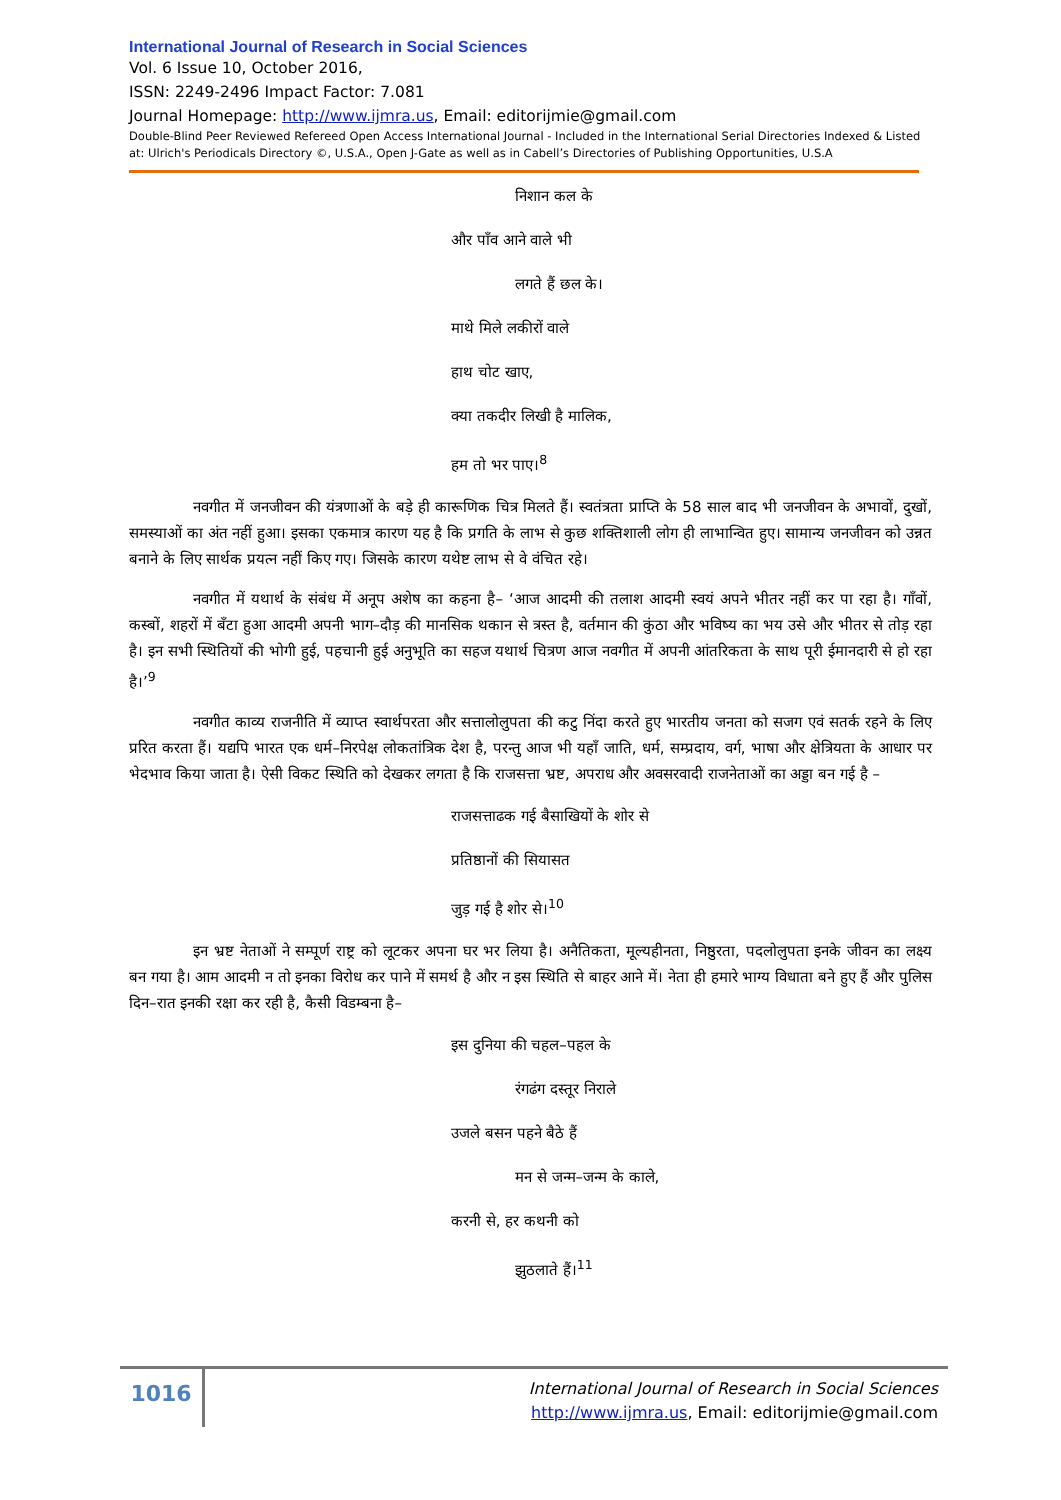International Journal of Research in Social Sciences
Vol. 6 Issue 10, October 2016,
ISSN: 2249-2496 Impact Factor: 7.081
Journal Homepage: http://www.ijmra.us, Email: editorijmie@gmail.com
Double-Blind Peer Reviewed Refereed Open Access International Journal - Included in the International Serial Directories Indexed & Listed at: Ulrich's Periodicals Directory ©, U.S.A., Open J-Gate as well as in Cabell’s Directories of Publishing Opportunities, U.S.A
निशान कल के
और पाँव आने वाले भी
लगते हैं छल के।
माथे मिले लकीरों वाले
हाथ चोट खाए,
क्या तकदीर लिखी है मालिक,
हम तो भर पाए।<sup>8</sup>
नवगीत में जनजीवन की यंत्रणाओं के बड़े ही कारूणिक चित्र मिलते हैं। स्वतंत्रता प्राप्ति के 58 साल बाद भी जनजीवन के अभावों, दुखों, समस्याओं का अंत नहीं हुआ। इसका एकमात्र कारण यह है कि प्रगति के लाभ से कुछ शक्तिशाली लोग ही लाभान्वित हुए। सामान्य जनजीवन को उन्नत बनाने के लिए सार्थक प्रयत्न नहीं किए गए। जिसके कारण यथेष्ट लाभ से वे वंचित रहे।
नवगीत में यथार्थ के संबंध में अनूप अशेष का कहना है– ‘आज आदमी की तलाश आदमी स्वयं अपने भीतर नहीं कर पा रहा है। गाँवों, कस्बों, शहरों में बँटा हुआ आदमी अपनी भाग–दौड़ की मानसिक थकान से त्रस्त है, वर्तमान की कुंठा और भविष्य का भय उसे और भीतर से तोड़ रहा है। इन सभी स्थितियों की भोगी हुई, पहचानी हुई अनुभूति का सहज यथार्थ चित्रण आज नवगीत में अपनी आंतरिकता के साथ पूरी ईमानदारी से हो रहा है।’<sup>9</sup>
नवगीत काव्य राजनीति में व्याप्त स्वार्थपरता और सत्तालोलुपता की कटु निंदा करते हुए भारतीय जनता को सजग एवं सतर्क रहने के लिए प्ररित करता हैं। यद्यपि भारत एक धर्म–निरपेक्ष लोकतांत्रिक देश है, परन्तु आज भी यहाँ जाति, धर्म, सम्प्रदाय, वर्ग, भाषा और क्षेत्रियता के आधार पर भेदभाव किया जाता है। ऐसी विकट स्थिति को देखकर लगता है कि राजसत्ता भ्रष्ट, अपराध और अवसरवादी राजनेताओं का अड्डा बन गई है –
राजसत्ताढक गई बैसाखियों के शोर से
प्रतिष्ठानों की सियासत
जुड़ गई है शोर से।<sup>10</sup>
इन भ्रष्ट नेताओं ने सम्पूर्ण राष्ट्र को लूटकर अपना घर भर लिया है। अनैतिकता, मूल्यहीनता, निष्ठुरता, पदलोलुपता इनके जीवन का लक्ष्य बन गया है। आम आदमी न तो इनका विरोध कर पाने में समर्थ है और न इस स्थिति से बाहर आने में। नेता ही हमारे भाग्य विधाता बने हुए हैं और पुलिस दिन–रात इनकी रक्षा कर रही है, कैसी विडम्बना है–
इस दुनिया की चहल–पहल के
रंगढंग दस्तूर निराले
उजले बसन पहने बैठे हैं
मन से जन्म–जन्म के काले,
करनी से, हर कथनी को
झुठलाते हैं।<sup>11</sup>
1016
International Journal of Research in Social Sciences
http://www.ijmra.us, Email: editorijmie@gmail.com